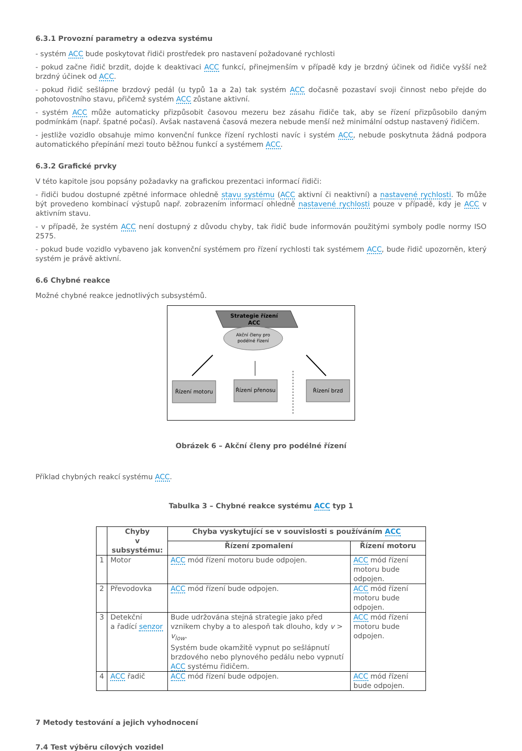6.3.1 Provozní parametry a odezva systému
- systém ACC bude poskytovat řidiči prostředek pro nastavení požadované rychlosti
- pokud začne řidič brzdit, dojde k deaktivaci ACC funkcí, přinejmenším v případě kdy je brzdný účinek od řidiče vyšší než brzdný účinek od ACC.
- pokud řidič sešlápne brzdový pedál (u typů 1a a 2a) tak systém ACC dočasně pozastaví svoji činnost nebo přejde do pohotovostního stavu, přičemž systém ACC zůstane aktivní.
- systém ACC může automaticky přizpůsobit časovou mezeru bez zásahu řidiče tak, aby se řízení přizpůsobilo daným podmínkám (např. špatné počasí). Avšak nastavená časová mezera nebude menší než minimální odstup nastavený řidičem.
- jestliže vozidlo obsahuje mimo konvenční funkce řízení rychlosti navíc i systém ACC, nebude poskytnuta žádná podpora automatického přepínání mezi touto běžnou funkcí a systémem ACC.
6.3.2 Grafické prvky
V této kapitole jsou popsány požadavky na grafickou prezentaci informací řidiči:
- řidiči budou dostupné zpětné informace ohledně stavu systému (ACC aktivní či neaktivní) a nastavené rychlosti. To může být provedeno kombinací výstupů např. zobrazením informací ohledně nastavené rychlosti pouze v případě, kdy je ACC v aktivním stavu.
- v případě, že systém ACC není dostupný z důvodu chyby, tak řidič bude informován použitými symboly podle normy ISO 2575.
- pokud bude vozidlo vybaveno jak konvenční systémem pro řízení rychlosti tak systémem ACC, bude řidič upozorněn, který systém je právě aktivní.
6.6 Chybné reakce
Možné chybné reakce jednotlivých subsystémů.
Strategie řízení
ACC
Akční členy pro
podélné řízení
Řízení motoru
Řízení přenosu
Řízení brzd
Obrázek 6 – Akční členy pro podélné řízení
Příklad chybných reakcí systému ACC.
Tabulka 3 – Chybné reakce systému ACC typ 1
| | Chyby v subsystému: | Chyba vyskytující se v souvislosti s používáním ACC | |
| --- | --- | --- | --- |
| | | Řízení zpomalení | Řízení motoru |
| 1 | Motor | ACC mód řízení motoru bude odpojen. | ACC mód řízení motoru bude odpojen. |
| 2 | Převodovka | ACC mód řízení bude odpojen. | ACC mód řízení motoru bude odpojen. |
| 3 | Detekční a řadící senzor | Bude udržována stejná strategie jako před vznikem chyby a to alespoň tak dlouho, kdy v > v<sub>low</sub> . Systém bude okamžitě vypnut po sešlápnutí brzdového nebo plynového pedálu nebo vypnutí ACC systému řidičem. | ACC mód řízení motoru bude odpojen. |
| 4 | ACC řadič | ACC mód řízení bude odpojen. | ACC mód řízení bude odpojen. |
7 Metody testování a jejich vyhodnocení
7.4 Test výběru cílových vozidel